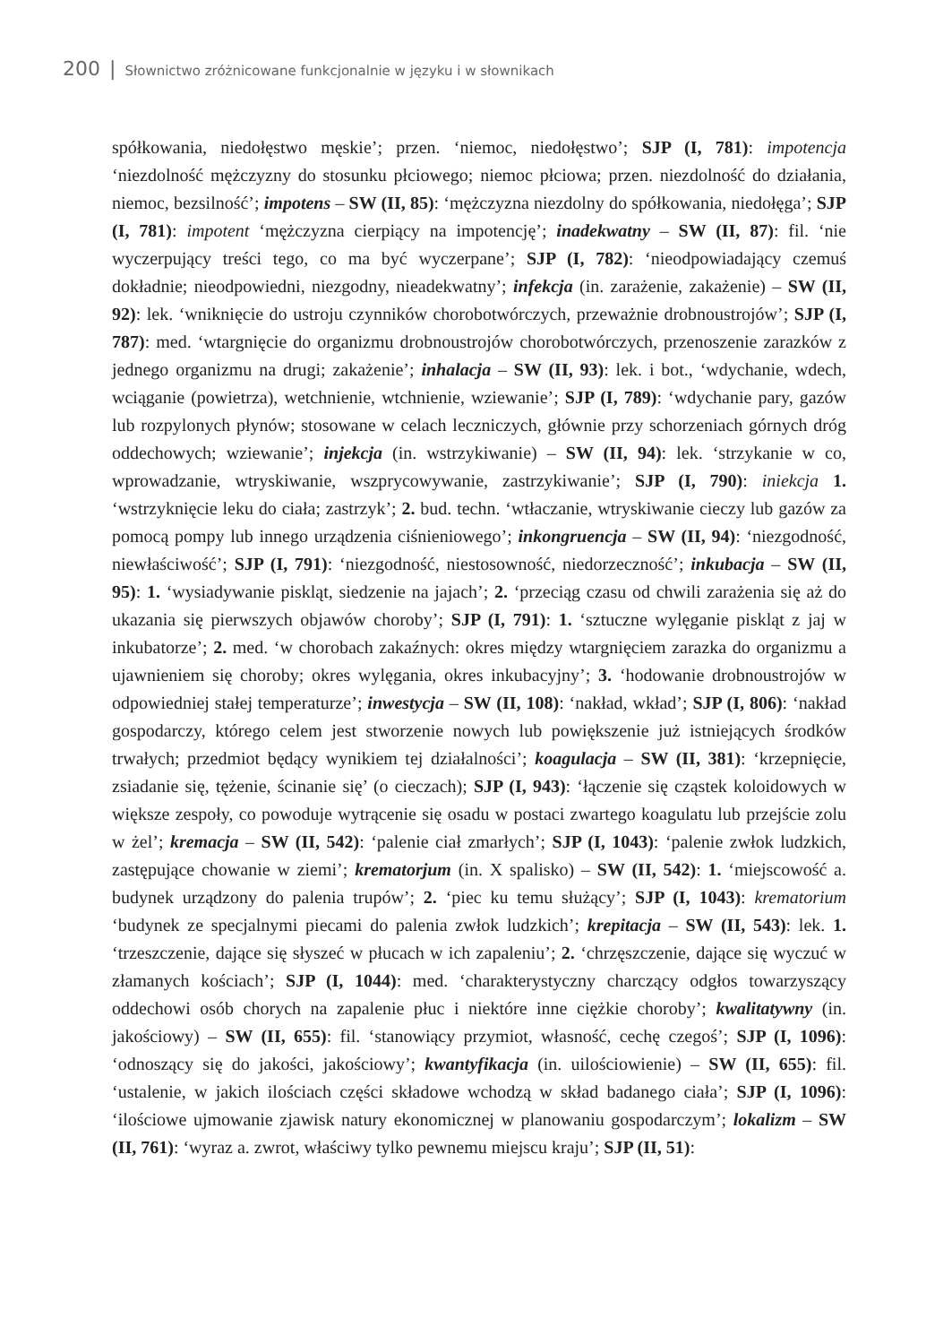200 | Słownictwo zróżnicowane funkcjonalnie w języku i w słownikach
spółkowania, niedołęstwo męskie’; przen. ‘niemoc, niedołęstwo’; SJP (I, 781): impotencja ‘niezdolność mężczyzny do stosunku płciowego; niemoc płciowa; przen. niezdolność do działania, niemoc, bezsilność’; impotens – SW (II, 85): ‘mężczyzna niezdolny do spółkowania, niedołęga’; SJP (I, 781): impotent ‘mężczyzna cierpiący na impotencję’; inadekwatny – SW (II, 87): fil. ‘nie wyczerpujący treści tego, co ma być wyczerpane’; SJP (I, 782): ‘nieodpowiadający czemuś dokładnie; nieodpowiedni, niezgodny, nieadekwatny’; infekcja (in. zarażenie, zakażenie) – SW (II, 92): lek. ‘wniknięcie do ustroju czynników chorobotwórczych, przeważnie drobnoustrojów’; SJP (I, 787): med. ‘wtargnięcie do organizmu drobnoustrojów chorobotwórczych, przenoszenie zarazków z jednego organizmu na drugi; zakażenie’; inhalacja – SW (II, 93): lek. i bot., ‘wdychanie, wdech, wciąganie (powietrza), wetchnienie, wtchnienie, wziewanie’; SJP (I, 789): ‘wdychanie pary, gazów lub rozpylonych płynów; stosowane w celach leczniczych, głównie przy schorzeniach górnych dróg oddechowych; wziewanie’; injekcja (in. wstrzykiwanie) – SW (II, 94): lek. ‘strzykanie w co, wprowadzanie, wtryskiwanie, wszprycowywanie, zastrzykiwanie’; SJP (I, 790): iniekcja 1. ‘wstrzyknięcie leku do ciała; zastrzyk’; 2. bud. techn. ‘wtłaczanie, wtryskiwanie cieczy lub gazów za pomocą pompy lub innego urządzenia ciśnieniowego’; inkongruencja – SW (II, 94): ‘niezgodność, niewłaściwość’; SJP (I, 791): ‘niezgodność, niestosowność, niedorzeczność’; inkubacja – SW (II, 95): 1. ‘wysiadywanie piskląt, siedzenie na jajach’; 2. ‘przeciąg czasu od chwili zarażenia się aż do ukazania się pierwszych objawów choroby’; SJP (I, 791): 1. ‘sztuczne wylęganie piskląt z jaj w inkubatorze’; 2. med. ‘w chorobach zakaźnych: okres między wtargnięciem zarazka do organizmu a ujawnieniem się choroby; okres wylęgania, okres inkubacyjny’; 3. ‘hodowanie drobnoustrojów w odpowiedniej stałej temperaturze’; inwestycja – SW (II, 108): ‘nakład, wkład’; SJP (I, 806): ‘nakład gospodarczy, którego celem jest stworzenie nowych lub powiększenie już istniejących środków trwałych; przedmiot będący wynikiem tej działalności’; koagulacja – SW (II, 381): ‘krzepnięcie, zsiadanie się, tężenie, ścinanie się’ (o cieczach); SJP (I, 943): ‘łączenie się cząstek koloidowych w większe zespoły, co powoduje wytrącenie się osadu w postaci zwartego koagulatu lub przejście zolu w żel’; kremacja – SW (II, 542): ‘palenie ciał zmarłych’; SJP (I, 1043): ‘palenie zwłok ludzkich, zastępujące chowanie w ziemi’; krematorjum (in. X spalisko) – SW (II, 542): 1. ‘miejscowość a. budynek urządzony do palenia trupów’; 2. ‘piec ku temu służący’; SJP (I, 1043): krematorium ‘budynek ze specjalnymi piecami do palenia zwłok ludzkich’; krepitacja – SW (II, 543): lek. 1. ‘trzeszczenie, dające się słyszeć w płucach w ich zapaleniu’; 2. ‘chrzęszczenie, dające się wyczuć w złamanych kościach’; SJP (I, 1044): med. ‘charakterystyczny charczący odgłos towarzyszący oddechowi osób chorych na zapalenie płuc i niektóre inne ciężkie choroby’; kwalitatywny (in. jakościowy) – SW (II, 655): fil. ‘stanowiący przymiot, własność, cechę czegoś’; SJP (I, 1096): ‘odnoszący się do jakości, jakościowy’; kwantyfikacja (in. uilościowienie) – SW (II, 655): fil. ‘ustalenie, w jakich ilościach części składowe wchodzą w skład badanego ciała’; SJP (I, 1096): ‘ilościowe ujmowanie zjawisk natury ekonomicznej w planowaniu gospodarczym’; lokalizm – SW (II, 761): ‘wyraz a. zwrot, właściwy tylko pewnemu miejscu kraju’; SJP (II, 51):